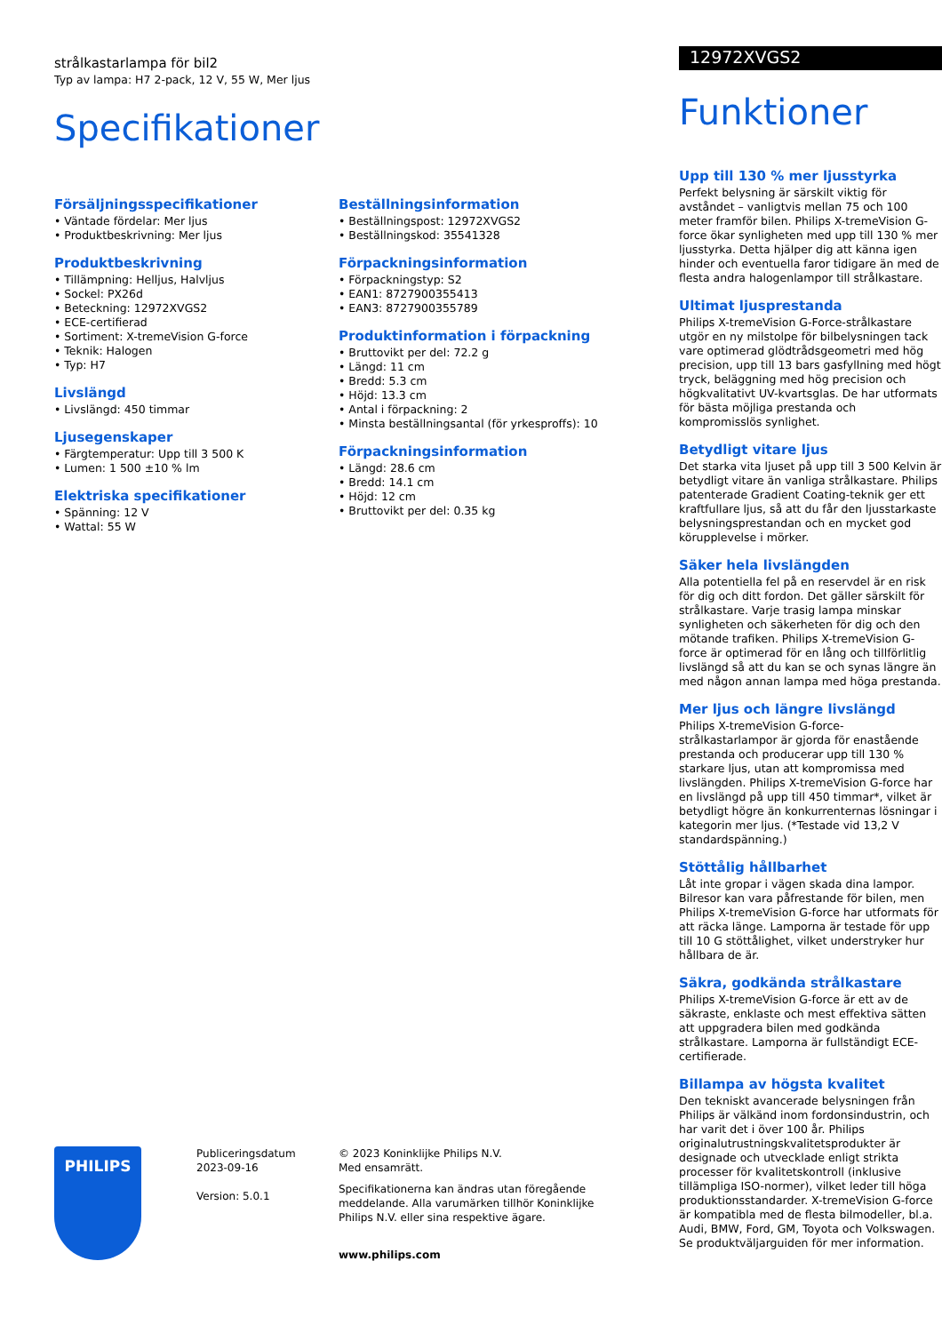strålkastarlampa för bil2
Typ av lampa: H7 2-pack, 12 V, 55 W, Mer ljus
Specifikationer
Försäljningsspecifikationer
• Väntade fördelar: Mer ljus
• Produktbeskrivning: Mer ljus
Produktbeskrivning
• Tillämpning: Helljus, Halvljus
• Sockel: PX26d
• Beteckning: 12972XVGS2
• ECE-certifierad
• Sortiment: X-tremeVision G-force
• Teknik: Halogen
• Typ: H7
Livslängd
• Livslängd: 450 timmar
Ljusegenskaper
• Färgtemperatur: Upp till 3 500 K
• Lumen: 1 500 ±10 % lm
Elektriska specifikationer
• Spänning: 12 V
• Wattal: 55 W
Beställningsinformation
• Beställningspost: 12972XVGS2
• Beställningskod: 35541328
Förpackningsinformation
• Förpackningstyp: S2
• EAN1: 8727900355413
• EAN3: 8727900355789
Produktinformation i förpackning
• Bruttovikt per del: 72.2 g
• Längd: 11 cm
• Bredd: 5.3 cm
• Höjd: 13.3 cm
• Antal i förpackning: 2
• Minsta beställningsantal (för yrkesproffs): 10
Förpackningsinformation
• Längd: 28.6 cm
• Bredd: 14.1 cm
• Höjd: 12 cm
• Bruttovikt per del: 0.35 kg
12972XVGS2
Funktioner
Upp till 130 % mer ljusstyrka
Perfekt belysning är särskilt viktig för avståndet – vanligtvis mellan 75 och 100 meter framför bilen. Philips X-tremeVision G-force ökar synligheten med upp till 130 % mer ljusstyrka. Detta hjälper dig att känna igen hinder och eventuella faror tidigare än med de flesta andra halogenlampor till strålkastare.
Ultimat ljusprestanda
Philips X-tremeVision G-Force-strålkastare utgör en ny milstolpe för bilbelysningen tack vare optimerad glödtrådsgeometri med hög precision, upp till 13 bars gasfyllning med högt tryck, beläggning med hög precision och högkvalitativt UV-kvartsglas. De har utformats för bästa möjliga prestanda och kompromisslös synlighet.
Betydligt vitare ljus
Det starka vita ljuset på upp till 3 500 Kelvin är betydligt vitare än vanliga strålkastare. Philips patenterade Gradient Coating-teknik ger ett kraftfullare ljus, så att du får den ljusstarkaste belysningsprestandan och en mycket god körupplevelse i mörker.
Säker hela livslängden
Alla potentiella fel på en reservdel är en risk för dig och ditt fordon. Det gäller särskilt för strålkastare. Varje trasig lampa minskar synligheten och säkerheten för dig och den mötande trafiken. Philips X-tremeVision G-force är optimerad för en lång och tillförlitlig livslängd så att du kan se och synas längre än med någon annan lampa med höga prestanda.
Mer ljus och längre livslängd
Philips X-tremeVision G-force-strålkastarlampor är gjorda för enastående prestanda och producerar upp till 130 % starkare ljus, utan att kompromissa med livslängden. Philips X-tremeVision G-force har en livslängd på upp till 450 timmar*, vilket är betydligt högre än konkurrenternas lösningar i kategorin mer ljus. (*Testade vid 13,2 V standardspänning.)
Stöttålig hållbarhet
Låt inte gropar i vägen skada dina lampor. Bilresor kan vara påfrestande för bilen, men Philips X-tremeVision G-force har utformats för att räcka länge. Lamporna är testade för upp till 10 G stöttålighet, vilket understryker hur hållbara de är.
Säkra, godkända strålkastare
Philips X-tremeVision G-force är ett av de säkraste, enklaste och mest effektiva sätten att uppgradera bilen med godkända strålkastare. Lamporna är fullständigt ECE-certifierade.
Billampa av högsta kvalitet
Den tekniskt avancerade belysningen från Philips är välkänd inom fordonsindustrin, och har varit det i över 100 år. Philips originalutrustningskvalitetsprodukter är designade och utvecklade enligt strikta processer för kvalitetskontroll (inklusive tillämpliga ISO-normer), vilket leder till höga produktionsstandarder. X-tremeVision G-force är kompatibla med de flesta bilmodeller, bl.a. Audi, BMW, Ford, GM, Toyota och Volkswagen. Se produktväljarguiden för mer information.
PHILIPS
Publiceringsdatum
2023-09-16
Version: 5.0.1
© 2023 Koninklijke Philips N.V.
Med ensamrätt.
Specifikationerna kan ändras utan föregående meddelande. Alla varumärken tillhör Koninklijke Philips N.V. eller sina respektive ägare.
www.philips.com